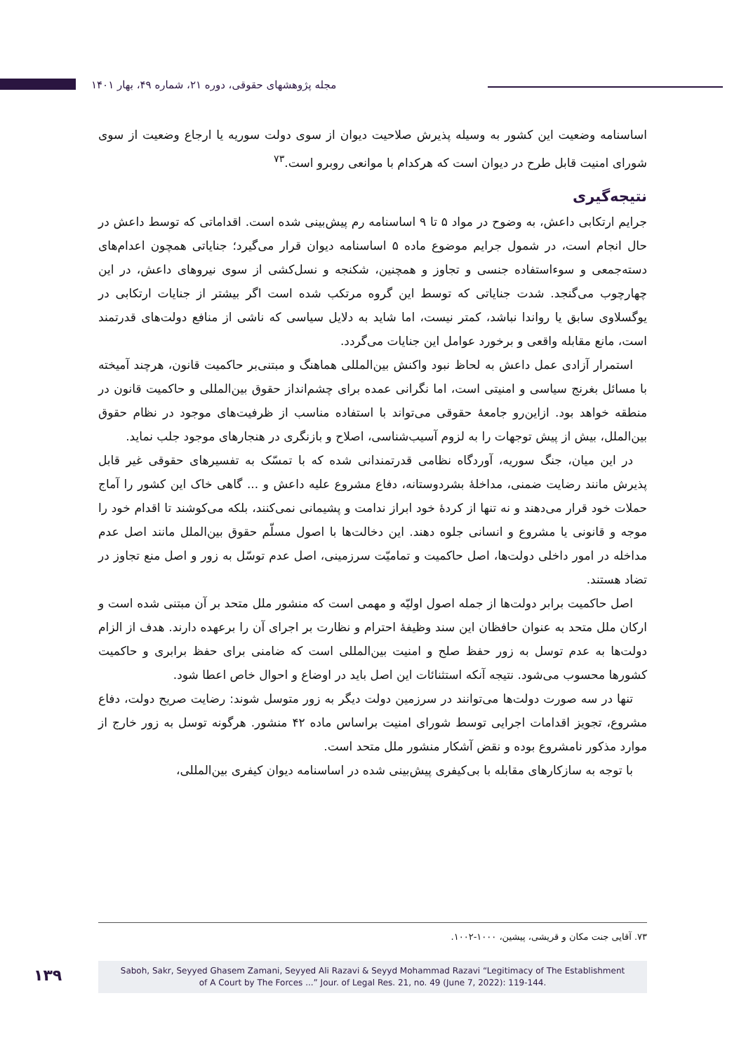مجله پژوهشهای حقوقی، دوره ۲۱، شماره ۴۹، بهار ۱۴۰۱
اساسنامه وضعیت این کشور به وسیله پذیرش صلاحیت دیوان از سوی دولت سوریه یا ارجاع وضعیت از سوی شورای امنیت قابل طرح در دیوان است که هرکدام با موانعی روبرو است.<sup>۷۳</sup>
نتیجه‌گیری
جرایم ارتکابی داعش، به وضوح در مواد ۵ تا ۹ اساسنامه رم پیش‌بینی شده است. اقداماتی که توسط داعش در حال انجام است، در شمول جرایم موضوع ماده ۵ اساسنامه دیوان قرار می‌گیرد؛ جنایاتی همچون اعدام‌های دسته‌جمعی و سوءاستفاده جنسی و تجاوز و همچنین، شکنجه و نسل‌کشی از سوی نیروهای داعش، در این چهارچوب می‌گنجد. شدت جنایاتی که توسط این گروه مرتکب شده است اگر بیشتر از جنایات ارتکابی در یوگسلاوی سابق یا رواندا نباشد، کمتر نیست، اما شاید به دلایل سیاسی که ناشی از منافع دولت‌های قدرتمند است، مانع مقابله واقعی و برخورد عوامل این جنایات می‌گردد.
استمرار آزادی عمل داعش به لحاظ نبود واکنش بین‌المللی هماهنگ و مبتنی‌بر حاکمیت قانون، هرچند آمیخته با مسائل بغرنج سیاسی و امنیتی است، اما نگرانی عمده برای چشم‌انداز حقوق بین‌المللی و حاکمیت قانون در منطقه خواهد بود. ازاین‌رو جامعهٔ حقوقی می‌تواند با استفاده مناسب از ظرفیت‌های موجود در نظام حقوق بین‌الملل، بیش از پیش توجهات را به لزوم آسیب‌شناسی، اصلاح و بازنگری در هنجارهای موجود جلب نماید.
در این میان، جنگ سوریه، آوردگاه نظامی قدرتمندانی شده که با تمسّک به تفسیرهای حقوقی غیر قابل پذیرش مانند رضایت ضمنی، مداخلهٔ بشردوستانه، دفاع مشروع علیه داعش و ... گاهی خاک این کشور را آماج حملات خود قرار می‌دهند و نه تنها از کردهٔ خود ابراز ندامت و پشیمانی نمی‌کنند، بلکه می‌کوشند تا اقدام خود را موجه و قانونی یا مشروع و انسانی جلوه دهند. این دخالت‌ها با اصول مسلّم حقوق بین‌الملل مانند اصل عدم مداخله در امور داخلی دولت‌ها، اصل حاکمیت و تمامیّت سرزمینی، اصل عدم توسّل به زور و اصل منع تجاوز در تضاد هستند.
اصل حاکمیت برابر دولت‌ها از جمله اصول اولیّه و مهمی است که منشور ملل متحد بر آن مبتنی شده است و ارکان ملل متحد به عنوان حافظان این سند وظیفهٔ احترام و نظارت بر اجرای آن را برعهده دارند. هدف از الزام دولت‌ها به عدم توسل به زور حفظ صلح و امنیت بین‌المللی است که ضامنی برای حفظ برابری و حاکمیت کشورها محسوب می‌شود. نتیجه آنکه استثنائات این اصل باید در اوضاع و احوال خاص اعطا شود.
تنها در سه صورت دولت‌ها می‌توانند در سرزمین دولت دیگر به زور متوسل شوند: رضایت صریح دولت، دفاع مشروع، تجویز اقدامات اجرایی توسط شورای امنیت براساس ماده ۴۲ منشور. هرگونه توسل به زور خارج از موارد مذکور نامشروع بوده و نقض آشکار منشور ملل متحد است.
با توجه به سازکارهای مقابله با بی‌کیفری پیش‌بینی شده در اساسنامه دیوان کیفری بین‌المللی،
۷۳. آقایی جنت مکان و قریشی، پیشین، ۱۰۰۰-۱۰۰۲.
۱۳۹
Saboh, Sakr, Seyyed Ghasem Zamani, Seyyed Ali Razavi & Seyyd Mohammad Razavi “Legitimacy of The Establishment
of A Court by The Forces ...” Jour. of Legal Res. 21, no. 49 (June 7, 2022): 119-144.